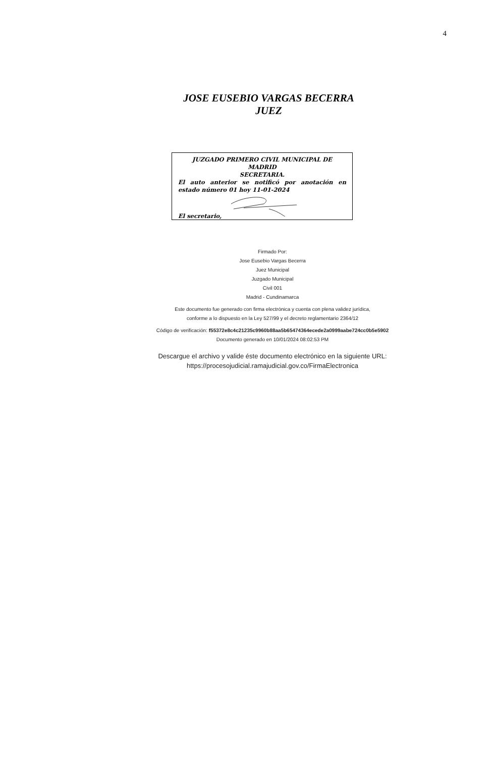4
JOSE EUSEBIO VARGAS BECERRA
JUEZ
JUZGADO PRIMERO CIVIL MUNICIPAL DE MADRID
SECRETARIA.
El auto anterior se notificó por anotación en
estado número 01 hoy 11-01-2024
El secretario,
Firmado Por:
Jose Eusebio Vargas Becerra
Juez Municipal
Juzgado Municipal
Civil 001
Madrid - Cundinamarca
Este documento fue generado con firma electrónica y cuenta con plena validez jurídica,
conforme a lo dispuesto en la Ley 527/99 y el decreto reglamentario 2364/12
Código de verificación: f55372e8c4c21235c9960b88aa5b65474364ecede2a0999aabe724cc0b5e5902
Documento generado en 10/01/2024 08:02:53 PM
Descargue el archivo y valide éste documento electrónico en la siguiente URL:
https://procesojudicial.ramajudicial.gov.co/FirmaElectronica